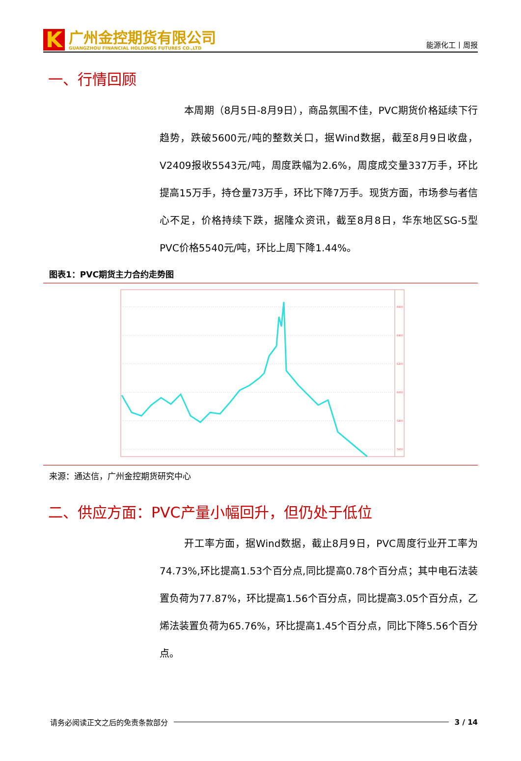K
广州金控期货有限公司
GUANGZHOU FINANCIAL HOLDINGS FUTURES CO.,LTD
能源化工丨周报
一、行情回顾
本周期（8月5日-8月9日），商品氛围不佳，PVC期货价格延续下行趋势，跌破5600元/吨的整数关口，据Wind数据，截至8月9日收盘，V2409报收5543元/吨，周度跌幅为2.6%，周度成交量337万手，环比提高15万手，持仓量73万手，环比下降7万手。现货方面，市场参与者信心不足，价格持续下跌，据隆众资讯，截至8月8日，华东地区SG-5型PVC价格5540元/吨，环比上周下降1.44%。
图表1：PVC期货主力合约走势图
6600
6400
6200
6000
5800
5600
来源：通达信，广州金控期货研究中心
二、供应方面：PVC产量小幅回升，但仍处于低位
开工率方面，据Wind数据，截止8月9日，PVC周度行业开工率为74.73%,环比提高1.53个百分点,同比提高0.78个百分点；其中电石法装置负荷为77.87%，环比提高1.56个百分点，同比提高3.05个百分点，乙烯法装置负荷为65.76%，环比提高1.45个百分点，同比下降5.56个百分点。
请务必阅读正文之后的免责条款部分 3 / 14